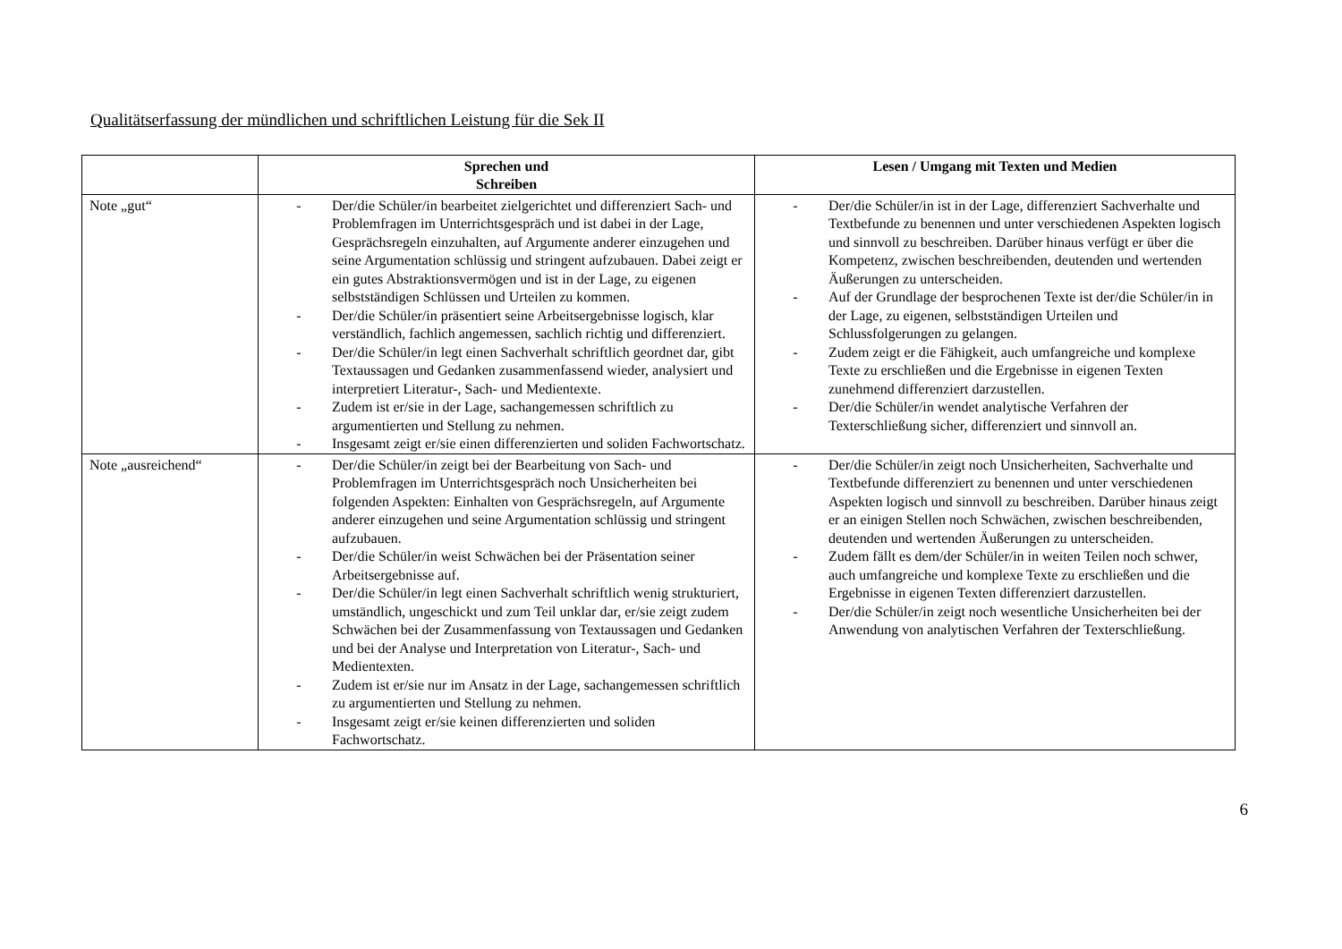Qualitätserfassung der mündlichen und schriftlichen Leistung für die Sek II
| | Sprechen und Schreiben | Lesen / Umgang mit Texten und Medien |
| --- | --- | --- |
| Note „gut“ | - Der/die Schüler/in bearbeitet zielgerichtet und differenziert Sach- und Problemfragen im Unterrichtsgespräch und ist dabei in der Lage, Gesprächsregeln einzuhalten, auf Argumente anderer einzugehen und seine Argumentation schlüssig und stringent aufzubauen. Dabei zeigt er ein gutes Abstraktionsvermögen und ist in der Lage, zu eigenen selbstständigen Schlüssen und Urteilen zu kommen. - Der/die Schüler/in präsentiert seine Arbeitsergebnisse logisch, klar verständlich, fachlich angemessen, sachlich richtig und differenziert. - Der/die Schüler/in legt einen Sachverhalt schriftlich geordnet dar, gibt Textaussagen und Gedanken zusammenfassend wieder, analysiert und interpretiert Literatur-, Sach- und Medientexte. - Zudem ist er/sie in der Lage, sachangemessen schriftlich zu argumentierten und Stellung zu nehmen. - Insgesamt zeigt er/sie einen differenzierten und soliden Fachwortschatz. | - Der/die Schüler/in ist in der Lage, differenziert Sachverhalte und Textbefunde zu benennen und unter verschiedenen Aspekten logisch und sinnvoll zu beschreiben. Darüber hinaus verfügt er über die Kompetenz, zwischen beschreibenden, deutenden und wertenden Äußerungen zu unterscheiden. - Auf der Grundlage der besprochenen Texte ist der/die Schüler/in in der Lage, zu eigenen, selbstständigen Urteilen und Schlussfolgerungen zu gelangen. - Zudem zeigt er die Fähigkeit, auch umfangreiche und komplexe Texte zu erschließen und die Ergebnisse in eigenen Texten zunehmend differenziert darzustellen. - Der/die Schüler/in wendet analytische Verfahren der Texterschließung sicher, differenziert und sinnvoll an. |
| Note „ausreichend“ | - Der/die Schüler/in zeigt bei der Bearbeitung von Sach- und Problemfragen im Unterrichtsgespräch noch Unsicherheiten bei folgenden Aspekten: Einhalten von Gesprächsregeln, auf Argumente anderer einzugehen und seine Argumentation schlüssig und stringent aufzubauen. - Der/die Schüler/in weist Schwächen bei der Präsentation seiner Arbeitsergebnisse auf. - Der/die Schüler/in legt einen Sachverhalt schriftlich wenig strukturiert, umständlich, ungeschickt und zum Teil unklar dar, er/sie zeigt zudem Schwächen bei der Zusammenfassung von Textaussagen und Gedanken und bei der Analyse und Interpretation von Literatur-, Sach- und Medientexten. - Zudem ist er/sie nur im Ansatz in der Lage, sachangemessen schriftlich zu argumentierten und Stellung zu nehmen. - Insgesamt zeigt er/sie keinen differenzierten und soliden Fachwortschatz. | - Der/die Schüler/in zeigt noch Unsicherheiten, Sachverhalte und Textbefunde differenziert zu benennen und unter verschiedenen Aspekten logisch und sinnvoll zu beschreiben. Darüber hinaus zeigt er an einigen Stellen noch Schwächen, zwischen beschreibenden, deutenden und wertenden Äußerungen zu unterscheiden. - Zudem fällt es dem/der Schüler/in in weiten Teilen noch schwer, auch umfangreiche und komplexe Texte zu erschließen und die Ergebnisse in eigenen Texten differenziert darzustellen. - Der/die Schüler/in zeigt noch wesentliche Unsicherheiten bei der Anwendung von analytischen Verfahren der Texterschließung. |
6